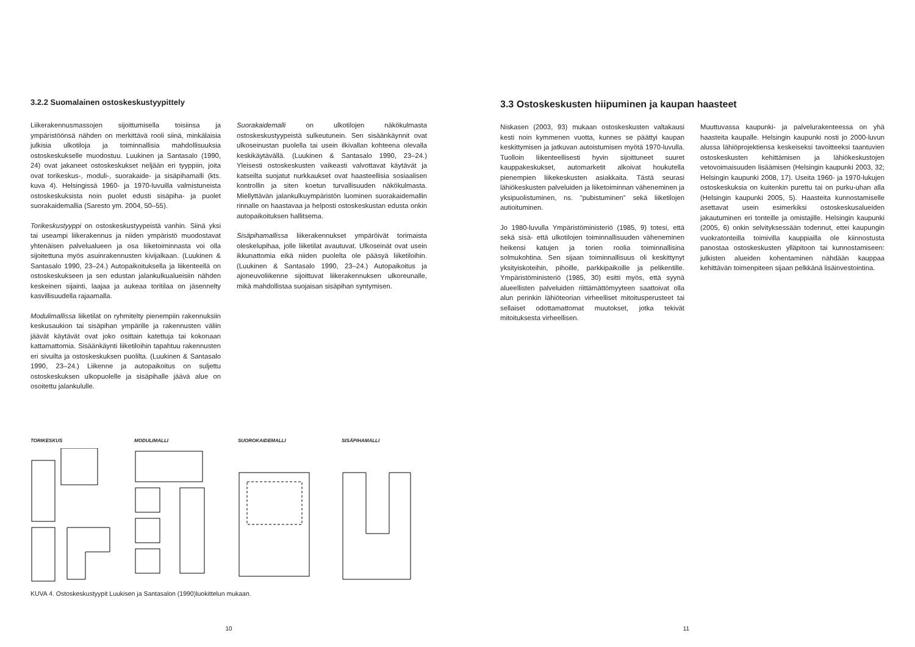3.2.2 Suomalainen ostoskeskustyypittely
Liikerakennusmassojen sijoittumisella toisiinsa ja ympäristöönsä nähden on merkittävä rooli siinä, minkälaisia julkisia ulkotiloja ja toiminnallisia mahdollisuuksia ostoskeskukselle muodostuu. Luukinen ja Santasalo (1990, 24) ovat jakaneet ostoskeskukset neljään eri tyyppiin, joita ovat torikeskus-, moduli-, suorakaide- ja sisäpihamalli (kts. kuva 4). Helsingissä 1960- ja 1970-luvuilla valmistuneista ostoskeskuksista noin puolet edusti sisäpiha- ja puolet suorakaidemallia (Saresto ym. 2004, 50–55).
Torikeskustyyppi on ostoskeskustyypeistä vanhin. Siinä yksi tai useampi liikerakennus ja niiden ympäristö muodostavat yhtenäisen palvelualueen ja osa liiketoiminnasta voi olla sijoitettuna myös asuinrakennusten kivijalkaan. (Luukinen & Santasalo 1990, 23–24.) Autopaikoituksella ja liikenteellä on ostoskeskukseen ja sen edustan jalankulkualueisiin nähden keskeinen sijainti, laajaa ja aukeaa toritilaa on jäsennelty kasvillisuudella rajaamalla.
Modulimallissa liiketilat on ryhmitelty pienempiin rakennuksiin keskusaukion tai sisäpihan ympärille ja rakennusten väliin jäävät käytävät ovat joko osittain katettuja tai kokonaan kattamattomia. Sisäänkäynti liiketiloihin tapahtuu rakennusten eri sivuilta ja ostoskeskuksen puolilta. (Luukinen & Santasalo 1990, 23–24.) Liikenne ja autopaikoitus on suljettu ostoskeskuksen ulkopuolelle ja sisäpihalle jäävä alue on osoitettu jalankululle.
Suorakaidemalli on ulkotilojen näkökulmasta ostoskeskustyypeistä sulkeutunein. Sen sisäänkäynnit ovat ulkoseinustan puolella tai usein ilkivallan kohteena olevalla keskikäytävällä. (Luukinen & Santasalo 1990, 23–24.) Yleisesti ostoskeskusten vaikeasti valvottavat käytävät ja katseilta suojatut nurkkaukset ovat haasteellisia sosiaalisen kontrollin ja siten koetun turvallisuuden näkökulmasta. Miellyttävän jalankulkuympäristön luominen suorakaidemallin rinnalle on haastavaa ja helposti ostoskeskustan edusta onkin autopaikoituksen hallitsema.
Sisäpihamallissa liikerakennukset ympäröivät torimaista oleskelupihaa, jolle liiketilat avautuvat. Ulkoseinät ovat usein ikkunattomia eikä niiden puolelta ole pääsyä liiketiloihin. (Luukinen & Santasalo 1990, 23–24.) Autopaikoitus ja ajoneuvoliikenne sijoittuvat liikerakennuksen ulkoreunalle, mikä mahdollistaa suojaisan sisäpihan syntymisen.
TORIKESKUS MODULIMALLI SUOROKAIDEMALLI SISÄPIHAMALLI
KUVA 4. Ostoskeskustyypit Luukisen ja Santasalon (1990)luokittelun mukaan.
10
3.3 Ostoskeskusten hiipuminen ja kaupan haasteet
Niskasen (2003, 93) mukaan ostoskeskusten valtakausi kesti noin kymmenen vuotta, kunnes se päättyi kaupan keskittymisen ja jatkuvan autoistumisen myötä 1970-luvulla. Tuolloin liikenteellisesti hyvin sijoittuneet suuret kauppakeskukset, automarketit alkoivat houkutella pienempien liikekeskusten asiakkaita. Tästä seurasi lähiökeskusten palveluiden ja liiketoiminnan väheneminen ja yksipuolistuminen, ns. ”pubistuminen” sekä liiketilojen autioituminen.
Jo 1980-luvulla Ympäristöministeriö (1985, 9) totesi, että sekä sisä- että ulkotilojen toiminnallisuuden väheneminen heikensi katujen ja torien roolia toiminnallisina solmukohtina. Sen sijaan toiminnallisuus oli keskittynyt yksityiskoteihin, pihoille, parkkipaikoille ja pelikentille. Ympäristöministeriö (1985, 30) esitti myös, että syynä alueellisten palveluiden riittämättömyyteen saattoivat olla alun perinkin lähiöteorian virheelliset mitoitusperusteet tai sellaiset odottamattomat muutokset, jotka tekivät mitoituksesta virheellisen.
Muuttuvassa kaupunki- ja palvelurakenteessa on yhä haasteita kaupalle. Helsingin kaupunki nosti jo 2000-luvun alussa lähiöprojektiensa keskeiseksi tavoitteeksi taantuvien ostoskeskusten kehittämisen ja lähiökeskustojen vetovoimaisuuden lisäämisen (Helsingin kaupunki 2003, 32; Helsingin kaupunki 2008, 17). Useita 1960- ja 1970-lukujen ostoskeskuksia on kuitenkin purettu tai on purku-uhan alla (Helsingin kaupunki 2005, 5). Haasteita kunnostamiselle asettavat usein esimerkiksi ostoskeskusalueiden jakautuminen eri tonteille ja omistajille. Helsingin kaupunki (2005, 6) onkin selvityksessään todennut, ettei kaupungin vuokratonteilla toimivilla kauppiailla ole kiinnostusta panostaa ostoskeskusten ylläpitoon tai kunnostamiseen: julkisten alueiden kohentaminen nähdään kauppaa kehittävän toimenpiteen sijaan pelkkänä lisäinvestointina.
11